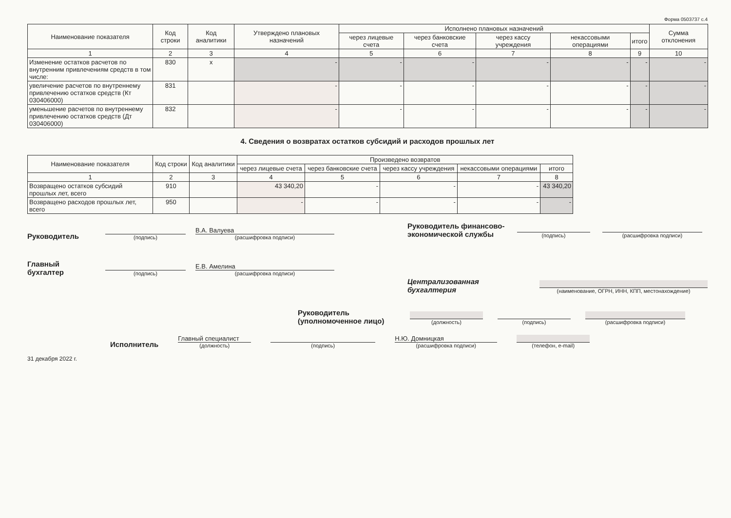Форма 0503737 с.4
| Наименование показателя | Код строки | Код аналитики | Утверждено плановых назначений | Исполнено плановых назначений | | | | | Сумма отклонения |
| --- | --- | --- | --- | --- | --- | --- | --- | --- | --- |
| | | | | через лицевые счета | через банковские счета | через кассу учреждения | некассовыми операциями | итого | |
| 1 | 2 | 3 | 4 | 5 | 6 | 7 | 8 | 9 | 10 |
| Изменение остатков расчетов по внутренним привлечениям средств в том числе: | 830 | x | - | - | - | - | - | - | - |
| увеличение расчетов по внутреннему привлечению остатков средств (Кт 030406000) | 831 | | - | - | - | - | - | - | - |
| уменьшение расчетов по внутреннему привлечению остатков средств (Дт 030406000) | 832 | | - | - | - | - | - | - | - |
4. Сведения о возвратах остатков субсидий и расходов прошлых лет
| Наименование показателя | Код строки | Код аналитики | Произведено возвратов | | | | |
| --- | --- | --- | --- | --- | --- | --- | --- |
| | | | через лицевые счета | через банковские счета | через кассу учреждения | некассовыми операциями | итого |
| 1 | 2 | 3 | 4 | 5 | 6 | 7 | 8 |
| Возвращено остатков субсидий прошлых лет, всего | 910 | | 43 340,20 | - | - | - | 43 340,20 |
| Возвращено расходов прошлых лет, всего | 950 | | - | - | - | - | - |
Руководитель
(подпись)
В.А. Валуева
(расшифровка подписи)
Главный бухгалтер
(подпись)
Е.В. Амелина
(расшифровка подписи)
Руководитель финансово-экономической службы
(подпись)
(расшифровка подписи)
Централизованная бухгалтерия
(наименование, ОГРН, ИНН, КПП, местонахождение)
Руководитель (уполномоченное лицо)
(должность)
(подпись)
(расшифровка подписи)
Исполнитель
Главный специалист
(должность)
(подпись)
Н.Ю. Домницкая
(расшифровка подписи)
(телефон, e-mail)
31 декабря 2022 г.